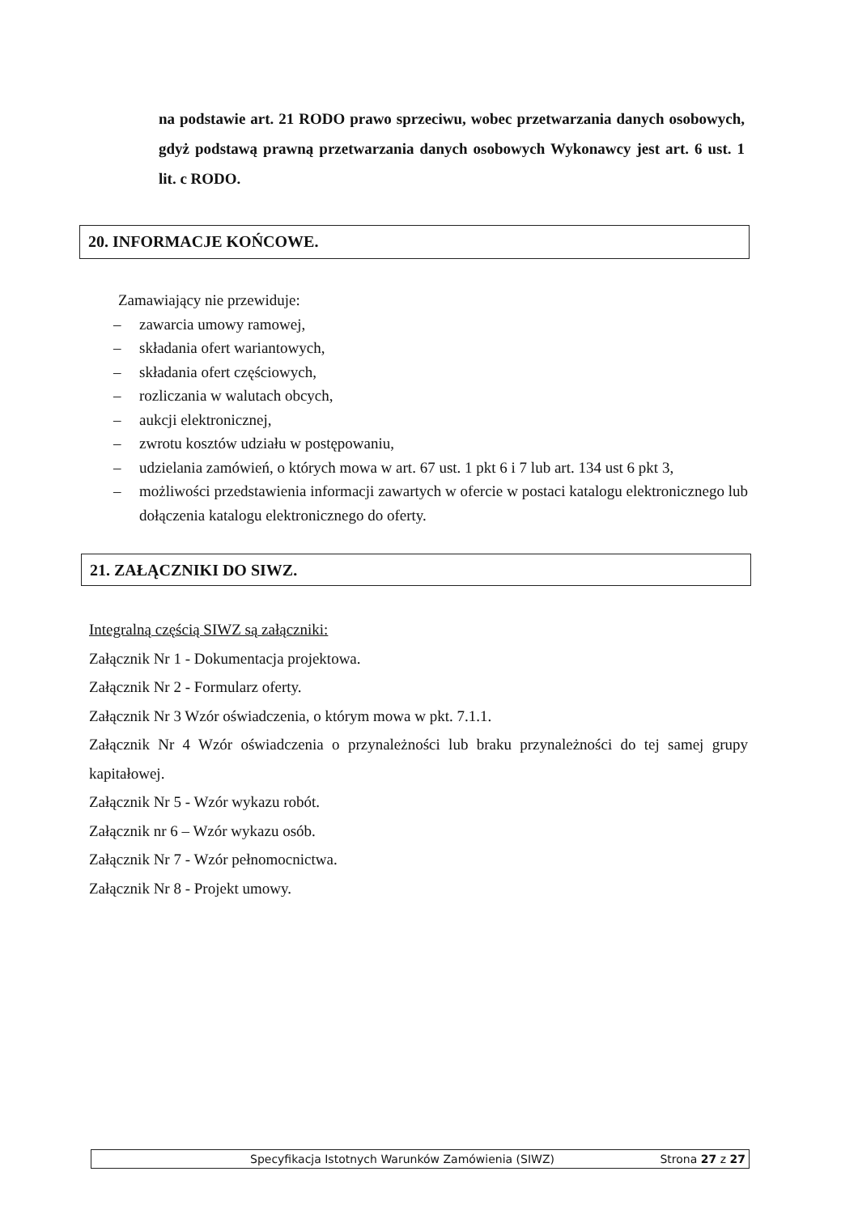na podstawie art. 21 RODO prawo sprzeciwu, wobec przetwarzania danych osobowych, gdyż podstawą prawną przetwarzania danych osobowych Wykonawcy jest art. 6 ust. 1 lit. c RODO.
20. INFORMACJE KOŃCOWE.
Zamawiający nie przewiduje:
– zawarcia umowy ramowej,
– składania ofert wariantowych,
– składania ofert częściowych,
– rozliczania w walutach obcych,
– aukcji elektronicznej,
– zwrotu kosztów udziału w postępowaniu,
– udzielania zamówień, o których mowa w art. 67 ust. 1 pkt 6 i 7 lub art. 134 ust 6 pkt 3,
– możliwości przedstawienia informacji zawartych w ofercie w postaci katalogu elektronicznego lub dołączenia katalogu elektronicznego do oferty.
21. ZAŁĄCZNIKI DO SIWZ.
Integralną częścią SIWZ są załączniki:
Załącznik Nr 1 - Dokumentacja projektowa.
Załącznik Nr 2 - Formularz oferty.
Załącznik Nr 3 Wzór oświadczenia, o którym mowa w pkt. 7.1.1.
Załącznik Nr 4 Wzór oświadczenia o przynależności lub braku przynależności do tej samej grupy kapitałowej.
Załącznik Nr 5 - Wzór wykazu robót.
Załącznik nr 6 – Wzór wykazu osób.
Załącznik Nr 7 - Wzór pełnomocnictwa.
Załącznik Nr 8 - Projekt umowy.
Specyfikacja Istotnych Warunków Zamówienia (SIWZ) Strona 27 z 27